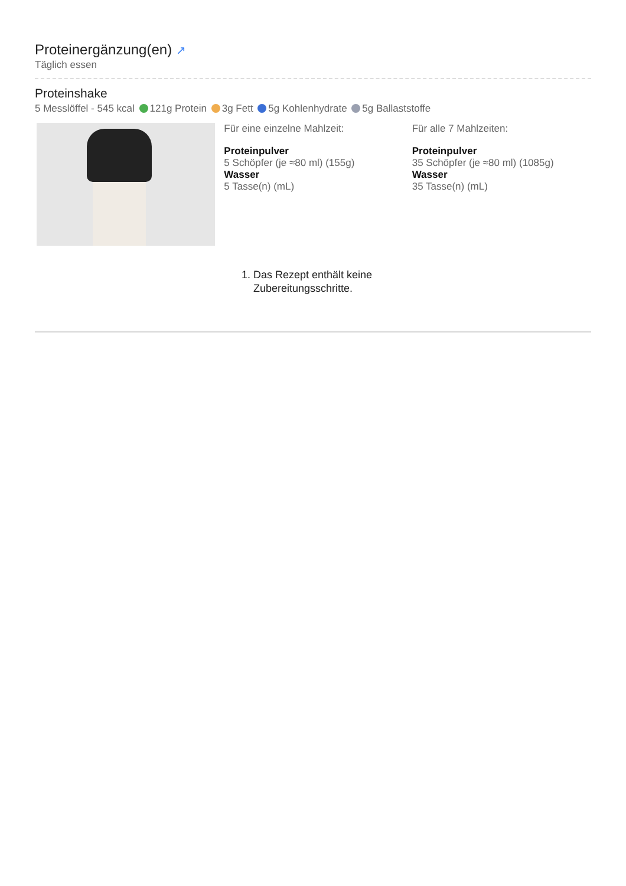Proteinergänzung(en) ↗
Täglich essen
Proteinshake
5 Messlöffel - 545 kcal 121g Protein 3g Fett 5g Kohlenhydrate 5g Ballaststoffe
Für eine einzelne Mahlzeit:
Proteinpulver
5 Schöpfer (je ≈80 ml) (155g)
Wasser
5 Tasse(n) (mL)
Für alle 7 Mahlzeiten:
Proteinpulver
35 Schöpfer (je ≈80 ml) (1085g)
Wasser
35 Tasse(n) (mL)
1. Das Rezept enthält keine Zubereitungsschritte.